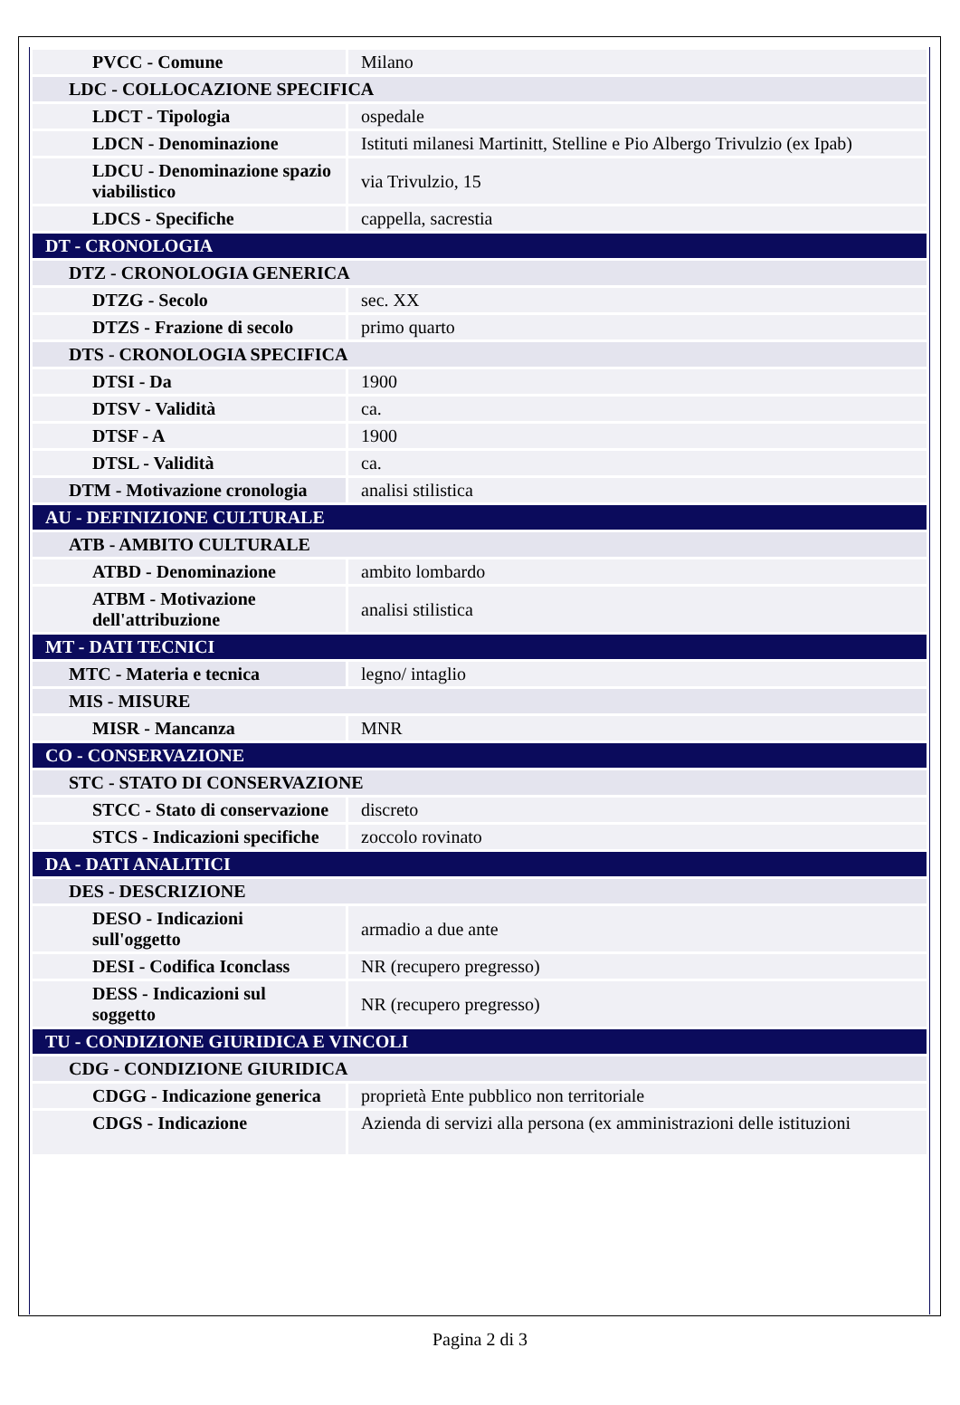| PVCC - Comune | Milano |
| LDC - COLLOCAZIONE SPECIFICA | |
| LDCT - Tipologia | ospedale |
| LDCN - Denominazione | Istituti milanesi Martinitt, Stelline e Pio Albergo Trivulzio (ex Ipab) |
| LDCU - Denominazione spazio viabilistico | via Trivulzio, 15 |
| LDCS - Specifiche | cappella, sacrestia |
| DT - CRONOLOGIA | |
| DTZ - CRONOLOGIA GENERICA | |
| DTZG - Secolo | sec. XX |
| DTZS - Frazione di secolo | primo quarto |
| DTS - CRONOLOGIA SPECIFICA | |
| DTSI - Da | 1900 |
| DTSV - Validità | ca. |
| DTSF - A | 1900 |
| DTSL - Validità | ca. |
| DTM - Motivazione cronologia | analisi stilistica |
| AU - DEFINIZIONE CULTURALE | |
| ATB - AMBITO CULTURALE | |
| ATBD - Denominazione | ambito lombardo |
| ATBM - Motivazione dell'attribuzione | analisi stilistica |
| MT - DATI TECNICI | |
| MTC - Materia e tecnica | legno/ intaglio |
| MIS - MISURE | |
| MISR - Mancanza | MNR |
| CO - CONSERVAZIONE | |
| STC - STATO DI CONSERVAZIONE | |
| STCC - Stato di conservazione | discreto |
| STCS - Indicazioni specifiche | zoccolo rovinato |
| DA - DATI ANALITICI | |
| DES - DESCRIZIONE | |
| DESO - Indicazioni sull'oggetto | armadio a due ante |
| DESI - Codifica Iconclass | NR (recupero pregresso) |
| DESS - Indicazioni sul soggetto | NR (recupero pregresso) |
| TU - CONDIZIONE GIURIDICA E VINCOLI | |
| CDG - CONDIZIONE GIURIDICA | |
| CDGG - Indicazione generica | proprietà Ente pubblico non territoriale |
| CDGS - Indicazione | Azienda di servizi alla persona (ex amministrazioni delle istituzioni |
Pagina 2 di 3